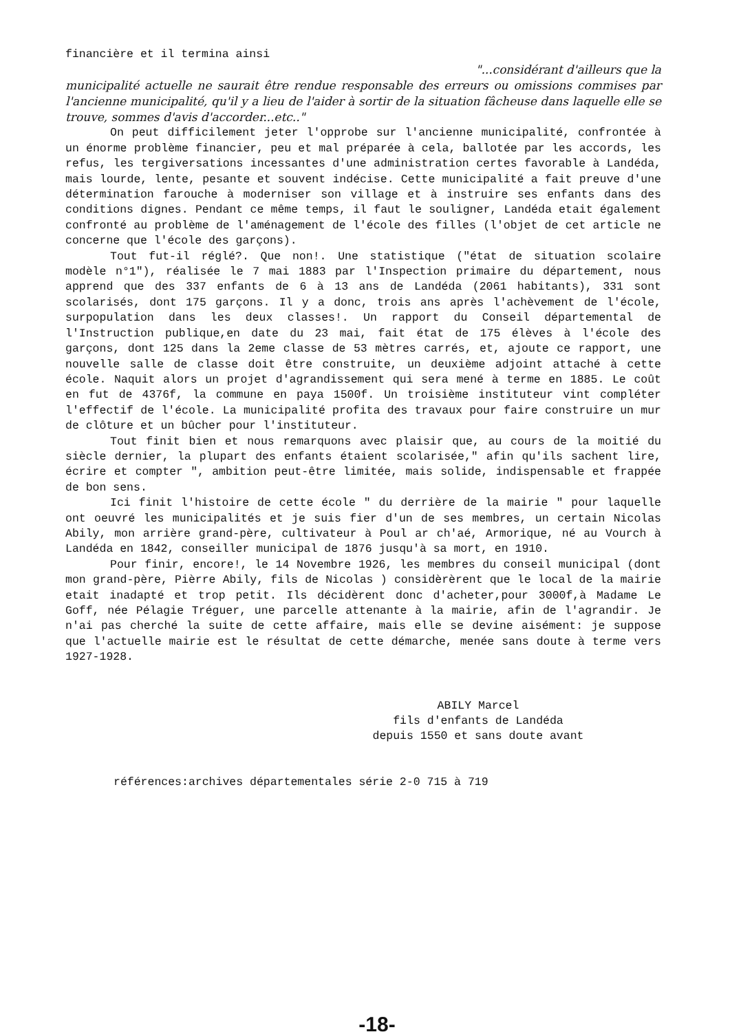financière et il termina ainsi
"...considérant d'ailleurs que la
municipalité actuelle ne saurait être rendue responsable des erreurs ou omissions commises par l'ancienne municipalité, qu'il y a lieu de l'aider à sortir de la situation fâcheuse dans laquelle elle se trouve, sommes d'avis d'accorder...etc.."
On peut difficilement jeter l'opprobe sur l'ancienne municipalité, confrontée à un énorme problème financier, peu et mal préparée à cela, ballotée par les accords, les refus, les tergiversations incessantes d'une administration certes favorable à Landéda, mais lourde, lente, pesante et souvent indécise. Cette municipalité a fait preuve d'une détermination farouche à moderniser son village et à instruire ses enfants dans des conditions dignes. Pendant ce même temps, il faut le souligner, Landéda etait également confronté au problème de l'aménagement de l'école des filles (l'objet de cet article ne concerne que l'école des garçons).
Tout fut-il réglé?. Que non!. Une statistique ("état de situation scolaire modèle n°1"), réalisée le 7 mai 1883 par l'Inspection primaire du département, nous apprend que des 337 enfants de 6 à 13 ans de Landéda (2061 habitants), 331 sont scolarisés, dont 175 garçons. Il y a donc, trois ans après l'achèvement de l'école, surpopulation dans les deux classes!. Un rapport du Conseil départemental de l'Instruction publique,en date du 23 mai, fait état de 175 élèves à l'école des garçons, dont 125 dans la 2eme classe de 53 mètres carrés, et, ajoute ce rapport, une nouvelle salle de classe doit être construite, un deuxième adjoint attaché à cette école. Naquit alors un projet d'agrandissement qui sera mené à terme en 1885. Le coût en fut de 4376f, la commune en paya 1500f. Un troisième instituteur vint compléter l'effectif de l'école. La municipalité profita des travaux pour faire construire un mur de clôture et un bûcher pour l'instituteur.
Tout finit bien et nous remarquons avec plaisir que, au cours de la moitié du siècle dernier, la plupart des enfants étaient scolarisée," afin qu'ils sachent lire, écrire et compter ", ambition peut-être limitée, mais solide, indispensable et frappée de bon sens.
Ici finit l'histoire de cette école " du derrière de la mairie " pour laquelle ont oeuvré les municipalités et je suis fier d'un de ses membres, un certain Nicolas Abily, mon arrière grand-père, cultivateur à Poul ar ch'aé, Armorique, né au Vourch à Landéda en 1842, conseiller municipal de 1876 jusqu'à sa mort, en 1910.
Pour finir, encore!, le 14 Novembre 1926, les membres du conseil municipal (dont mon grand-père, Pièrre Abily, fils de Nicolas ) considèrèrent que le local de la mairie etait inadapté et trop petit. Ils décidèrent donc d'acheter,pour 3000f,à Madame Le Goff, née Pélagie Tréguer, une parcelle attenante à la mairie, afin de l'agrandir. Je n'ai pas cherché la suite de cette affaire, mais elle se devine aisément: je suppose que l'actuelle mairie est le résultat de cette démarche, menée sans doute à terme vers 1927-1928.
ABILY Marcel
fils d'enfants de Landéda
depuis 1550 et sans doute avant
références:archives départementales série 2-0 715 à 719
-18-